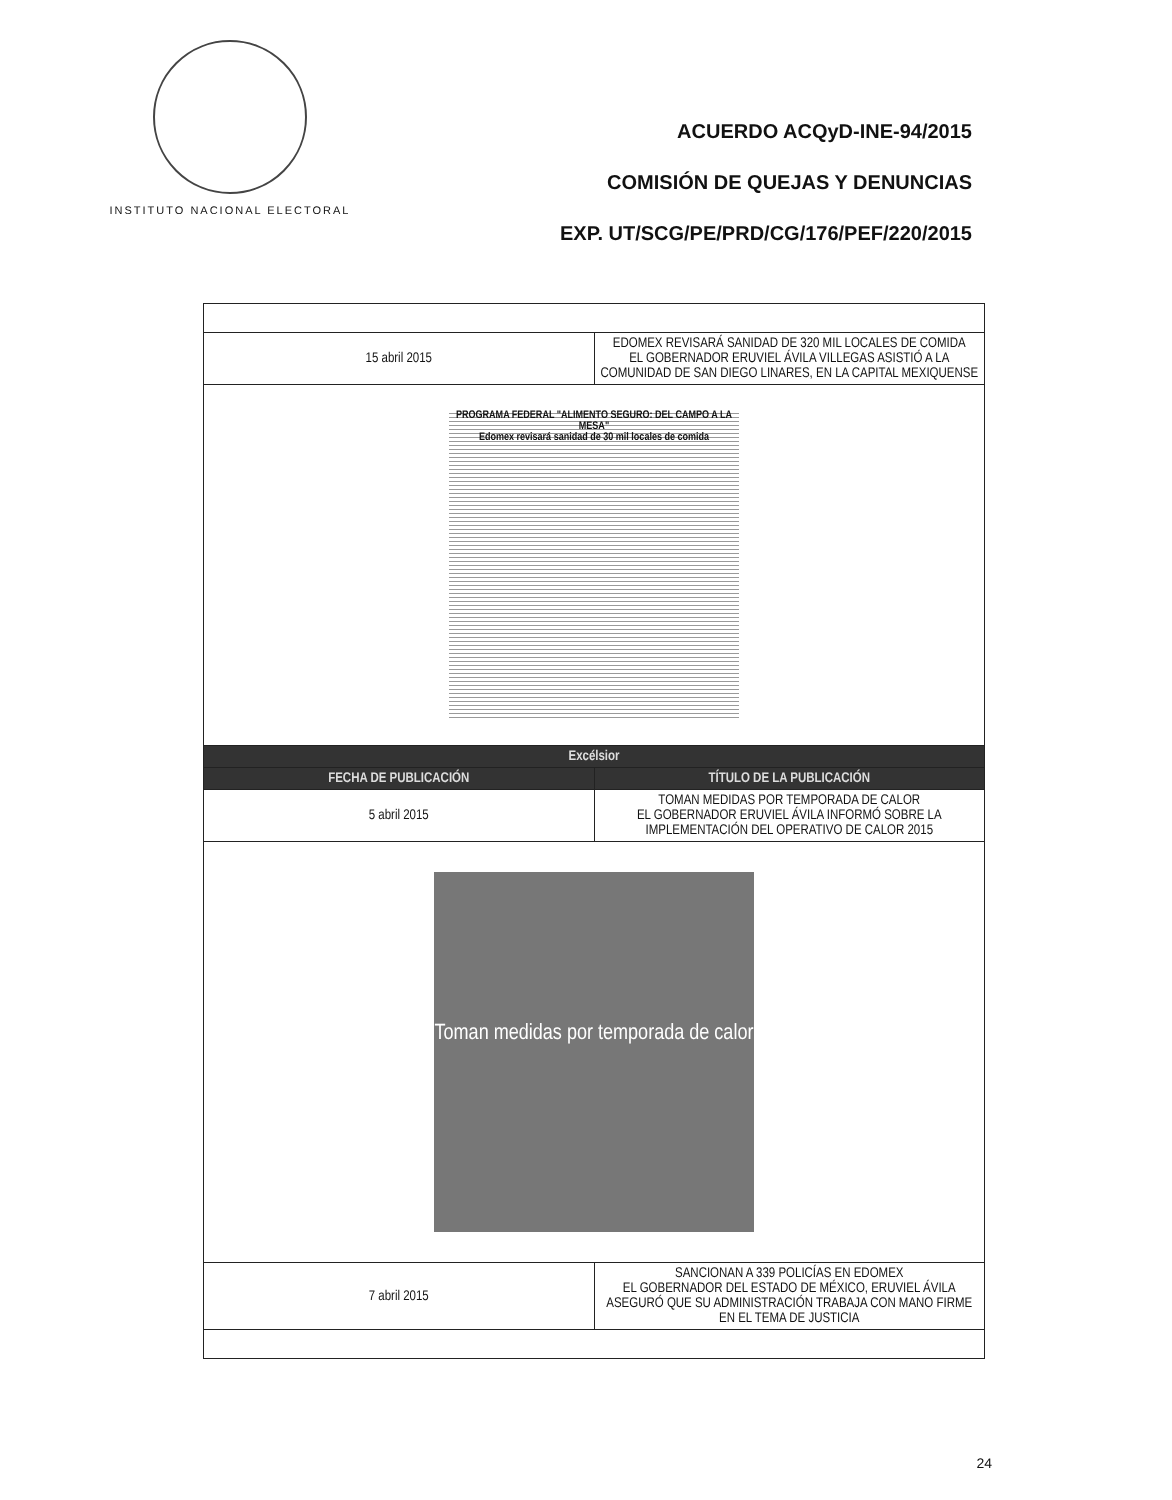INSTITUTO NACIONAL ELECTORAL
ACUERDO ACQyD-INE-94/2015
COMISIÓN DE QUEJAS Y DENUNCIAS
EXP. UT/SCG/PE/PRD/CG/176/PEF/220/2015
| 15 abril 2015 | EDOMEX REVISARÁ SANIDAD DE 320 MIL LOCALES DE COMIDA EL GOBERNADOR ERUVIEL ÁVILA VILLEGAS ASISTIÓ A LA COMUNIDAD DE SAN DIEGO LINARES, EN LA CAPITAL MEXIQUENSE |
| PROGRAMA FEDERAL "ALIMENTO SEGURO: DEL CAMPO A LA MESA" Edomex revisará sanidad de 30 mil locales de comida | |
| Excélsior | |
| FECHA DE PUBLICACIÓN | TÍTULO DE LA PUBLICACIÓN |
| 5 abril 2015 | TOMAN MEDIDAS POR TEMPORADA DE CALOR EL GOBERNADOR ERUVIEL ÁVILA INFORMÓ SOBRE LA IMPLEMENTACIÓN DEL OPERATIVO DE CALOR 2015 |
| Toman medidas por temporada de calor | |
| 7 abril 2015 | SANCIONAN A 339 POLICÍAS EN EDOMEX EL GOBERNADOR DEL ESTADO DE MÉXICO, ERUVIEL ÁVILA ASEGURÓ QUE SU ADMINISTRACIÓN TRABAJA CON MANO FIRME EN EL TEMA DE JUSTICIA |
24